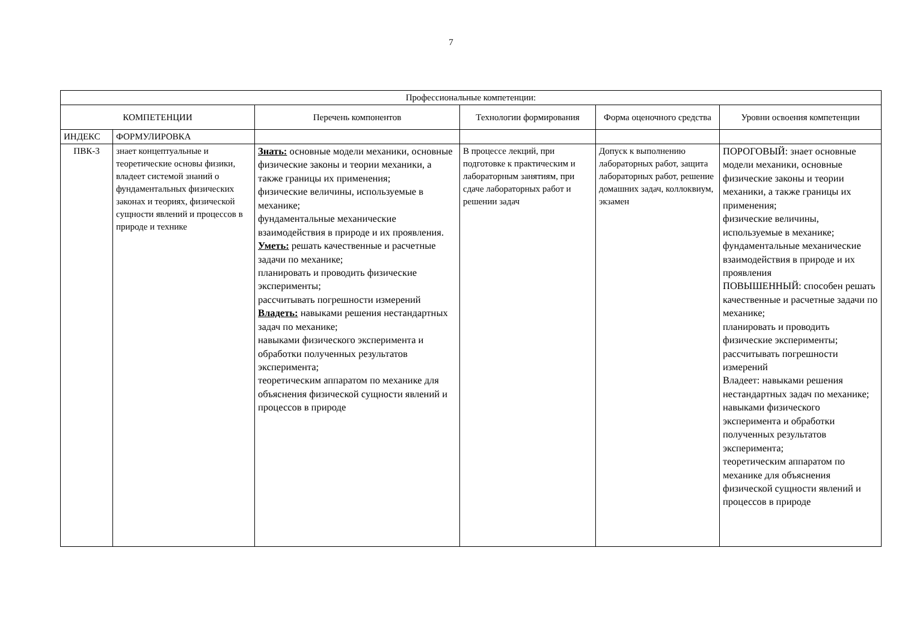7
| Профессиональные компетенции: | | | | | |
| --- | --- | --- | --- | --- | --- |
| КОМПЕТЕНЦИИ | | Перечень компонентов | Технологии формирования | Форма оценочного средства | Уровни освоения компетенции |
| ИНДЕКС | ФОРМУЛИРОВКА | | | | |
| ПВК-3 | знает концептуальные и теоретические основы физики, владеет системой знаний о фундаментальных физических законах и теориях, физической сущности явлений и процессов в природе и технике | Знать: основные модели механики, основные физические законы и теории механики, а также границы их применения; физические величины, используемые в механике; фундаментальные механические взаимодействия в природе и их проявления. Уметь: решать качественные и расчетные задачи по механике; планировать и проводить физические эксперименты; рассчитывать погрешности измерений Владеть: навыками решения нестандартных задач по механике; навыками физического эксперимента и обработки полученных результатов эксперимента; теоретическим аппаратом по механике для объяснения физической сущности явлений и процессов в природе | В процессе лекций, при подготовке к практическим и лабораторным занятиям, при сдаче лабораторных работ и решении задач | Допуск к выполнению лабораторных работ, защита лабораторных работ, решение домашних задач, коллоквиум, экзамен | ПОРОГОВЫЙ: знает основные модели механики, основные физические законы и теории механики, а также границы их применения; физические величины, используемые в механике; фундаментальные механические взаимодействия в природе и их проявления ПОВЫШЕННЫЙ: способен решать качественные и расчетные задачи по механике; планировать и проводить физические эксперименты; рассчитывать погрешности измерений Владеет: навыками решения нестандартных задач по механике; навыками физического эксперимента и обработки полученных результатов эксперимента; теоретическим аппаратом по механике для объяснения физической сущности явлений и процессов в природе |